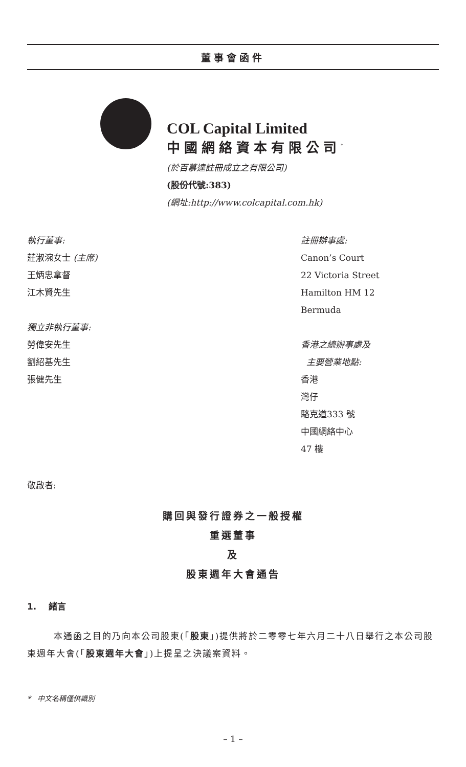董事會函件
COL Capital Limited
中國網絡資本有限公司<sup>*</sup>
(於百慕達註冊成立之有限公司)
(股份代號:383)
(網址:http://www.colcapital.com.hk)
執行董事:
莊淑涴女士 (主席)
王炳忠拿督
江木賢先生
獨立非執行董事:
勞偉安先生
劉紹基先生
張健先生
註冊辦事處:
Canon’s Court
22 Victoria Street
Hamilton HM 12
Bermuda
香港之總辦事處及
主要營業地點:
香港
灣仔
駱克道333 號
中國網絡中心
47 樓
敬啟者:
購回與發行證券之一般授權
重選董事
及
股東週年大會通告
1. 緒言
本通函之目的乃向本公司股東(「股東」)提供將於二零零七年六月二十八日舉行之本公司股東週年大會(「股東週年大會」)上提呈之決議案資料。
* 中文名稱僅供識別
– 1 –